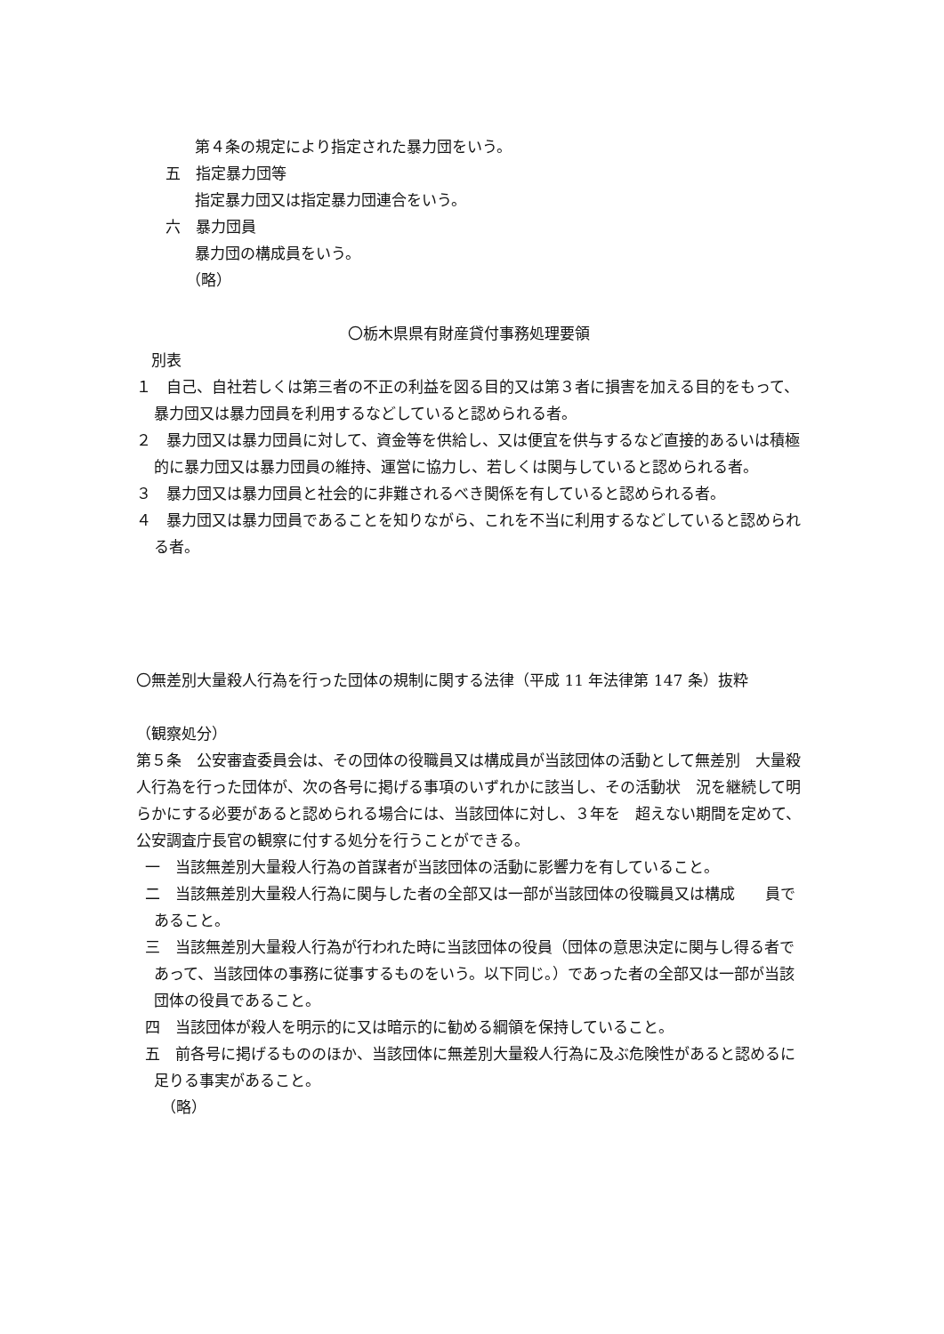第４条の規定により指定された暴力団をいう。
五　指定暴力団等
指定暴力団又は指定暴力団連合をいう。
六　暴力団員
暴力団の構成員をいう。
（略）
〇栃木県県有財産貸付事務処理要領
別表
１　自己、自社若しくは第三者の不正の利益を図る目的又は第３者に損害を加える目的をもって、暴力団又は暴力団員を利用するなどしていると認められる者。
２　暴力団又は暴力団員に対して、資金等を供給し、又は便宜を供与するなど直接的あるいは積極的に暴力団又は暴力団員の維持、運営に協力し、若しくは関与していると認められる者。
３　暴力団又は暴力団員と社会的に非難されるべき関係を有していると認められる者。
４　暴力団又は暴力団員であることを知りながら、これを不当に利用するなどしていると認められる者。
〇無差別大量殺人行為を行った団体の規制に関する法律（平成 11 年法律第 147 条）抜粋
（観察処分）
第５条　公安審査委員会は、その団体の役職員又は構成員が当該団体の活動として無差別　大量殺人行為を行った団体が、次の各号に掲げる事項のいずれかに該当し、その活動状　況を継続して明らかにする必要があると認められる場合には、当該団体に対し、３年を　超えない期間を定めて、公安調査庁長官の観察に付する処分を行うことができる。
一　当該無差別大量殺人行為の首謀者が当該団体の活動に影響力を有していること。
二　当該無差別大量殺人行為に関与した者の全部又は一部が当該団体の役職員又は構成　　員であること。
三　当該無差別大量殺人行為が行われた時に当該団体の役員（団体の意思決定に関与し得る者であって、当該団体の事務に従事するものをいう。以下同じ。）であった者の全部又は一部が当該団体の役員であること。
四　当該団体が殺人を明示的に又は暗示的に勧める綱領を保持していること。
五　前各号に掲げるもののほか、当該団体に無差別大量殺人行為に及ぶ危険性があると認めるに足りる事実があること。
（略）